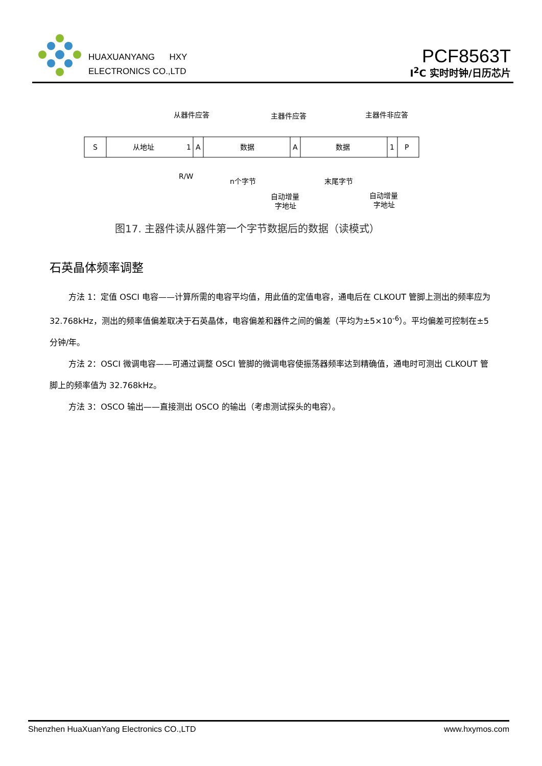HUAXUANYANG HXY
ELECTRONICS CO.,LTD
PCF8563T
I<sup>2</sup>C 实时时钟/日历芯片
从器件应答
主器件应答
主器件非应答
S
从地址
1
A
数据
A
数据
1
P
R/W
n个字节
末尾字节
自动增量
字地址
自动增量
字地址
图17. 主器件读从器件第一个字节数据后的数据（读模式）
石英晶体频率调整
方法 1：定值 OSCI 电容——计算所需的电容平均值，用此值的定值电容，通电后在 CLKOUT 管脚上测出的频率应为 32.768kHz，测出的频率值偏差取决于石英晶体，电容偏差和器件之间的偏差（平均为±5×10<sup>-6</sup>）。平均偏差可控制在±5 分钟/年。
方法 2：OSCI 微调电容——可通过调整 OSCI 管脚的微调电容使振荡器频率达到精确值，通电时可测出 CLKOUT 管脚上的频率值为 32.768kHz。
方法 3：OSCO 输出——直接测出 OSCO 的输出（考虑测试探头的电容）。
Shenzhen HuaXuanYang Electronics CO.,LTD www.hxymos.com